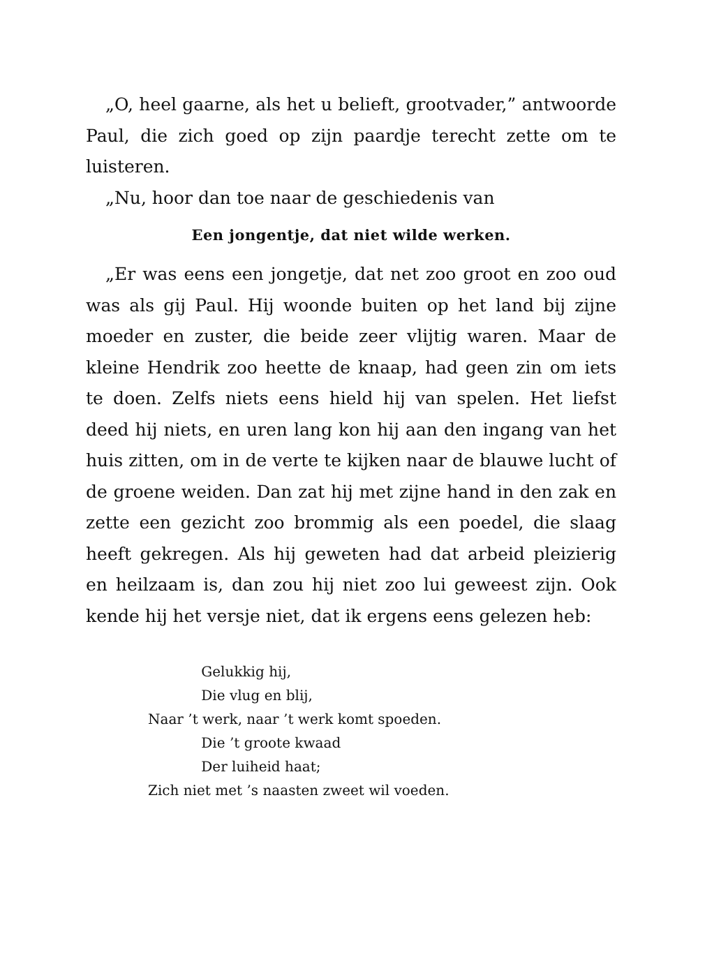„O, heel gaarne, als het u belieft, grootvader,” ant­woorde Paul, die zich goed op zijn paardje terecht zette om te luisteren.
„Nu, hoor dan toe naar de geschiedenis van
Een jongentje, dat niet wilde werken.
„Er was eens een jongetje, dat net zoo groot en zoo oud was als gij Paul. Hij woonde buiten op het land bij zijne moeder en zuster, die beide zeer vlijtig waren. Maar de kleine Hendrik zoo heette de knaap, had geen zin om iets te doen. Zelfs niets eens hield hij van spelen. Het liefst deed hij niets, en uren lang kon hij aan den ingang van het huis zitten, om in de verte te kijken naar de blauwe lucht of de groene weiden. Dan zat hij met zijne hand in den zak en zette een gezicht zoo brommig als een poedel, die slaag heeft gekregen. Als hij geweten had dat arbeid pleizierig en heilzaam is, dan zou hij niet zoo lui geweest zijn. Ook kende hij het versje niet, dat ik ergens eens gelezen heb:
Gelukkig hij,
Die vlug en blij,
Naar ’t werk, naar ’t werk komt spoeden.
Die ’t groote kwaad
Der luiheid haat;
Zich niet met ’s naasten zweet wil voeden.